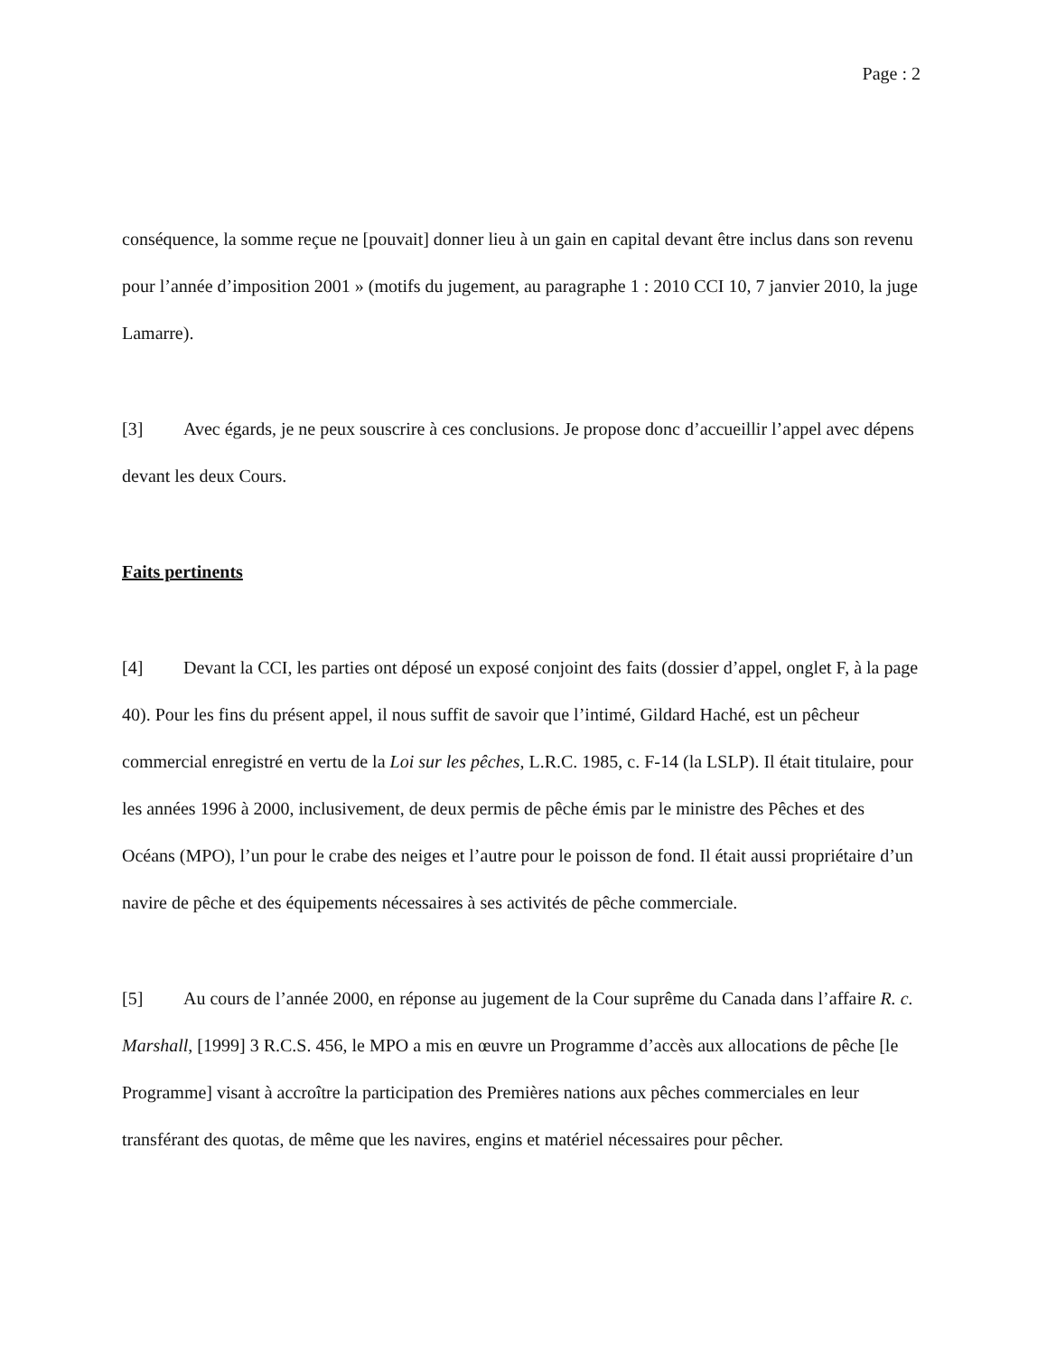Page : 2
conséquence, la somme reçue ne [pouvait] donner lieu à un gain en capital devant être inclus dans son revenu pour l’année d’imposition 2001 » (motifs du jugement, au paragraphe 1 : 2010 CCI 10, 7 janvier 2010, la juge Lamarre).
[3] Avec égards, je ne peux souscrire à ces conclusions. Je propose donc d’accueillir l’appel avec dépens devant les deux Cours.
Faits pertinents
[4] Devant la CCI, les parties ont déposé un exposé conjoint des faits (dossier d’appel, onglet F, à la page 40). Pour les fins du présent appel, il nous suffit de savoir que l’intimé, Gildard Haché, est un pêcheur commercial enregistré en vertu de la Loi sur les pêches, L.R.C. 1985, c. F-14 (la LSLP). Il était titulaire, pour les années 1996 à 2000, inclusivement, de deux permis de pêche émis par le ministre des Pêches et des Océans (MPO), l’un pour le crabe des neiges et l’autre pour le poisson de fond. Il était aussi propriétaire d’un navire de pêche et des équipements nécessaires à ses activités de pêche commerciale.
[5] Au cours de l’année 2000, en réponse au jugement de la Cour suprême du Canada dans l’affaire R. c. Marshall, [1999] 3 R.C.S. 456, le MPO a mis en œuvre un Programme d’accès aux allocations de pêche [le Programme] visant à accroître la participation des Premières nations aux pêches commerciales en leur transférant des quotas, de même que les navires, engins et matériel nécessaires pour pêcher.